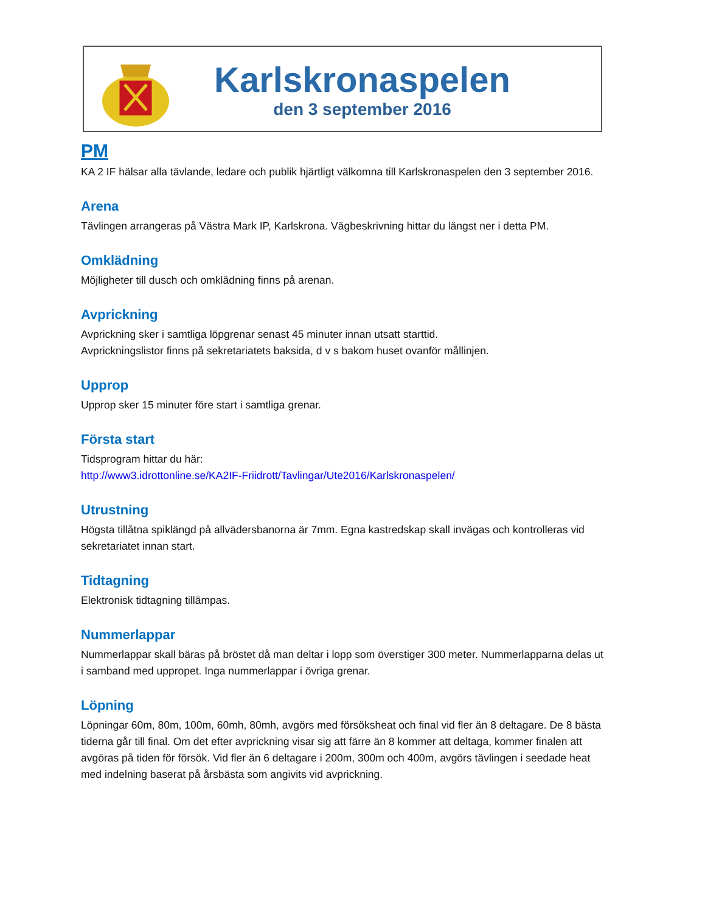Karlskronaspelen
den 3 september 2016
PM
KA 2 IF hälsar alla tävlande, ledare och publik hjärtligt välkomna till Karlskronaspelen den 3 september 2016.
Arena
Tävlingen arrangeras på Västra Mark IP, Karlskrona. Vägbeskrivning hittar du längst ner i detta PM.
Omklädning
Möjligheter till dusch och omklädning finns på arenan.
Avprickning
Avprickning sker i samtliga löpgrenar senast 45 minuter innan utsatt starttid.
Avprickningslistor finns på sekretariatets baksida, d v s bakom huset ovanför mållinjen.
Upprop
Upprop sker 15 minuter före start i samtliga grenar.
Första start
Tidsprogram hittar du här:
http://www3.idrottonline.se/KA2IF-Friidrott/Tavlingar/Ute2016/Karlskronaspelen/
Utrustning
Högsta tillåtna spiklängd på allvädersbanorna är 7mm. Egna kastredskap skall invägas och kontrolleras vid sekretariatet innan start.
Tidtagning
Elektronisk tidtagning tillämpas.
Nummerlappar
Nummerlappar skall bäras på bröstet då man deltar i lopp som överstiger 300 meter. Nummerlapparna delas ut i samband med uppropet. Inga nummerlappar i övriga grenar.
Löpning
Löpningar 60m, 80m, 100m, 60mh, 80mh, avgörs med försöksheat och final vid fler än 8 deltagare. De 8 bästa tiderna går till final. Om det efter avprickning visar sig att färre än 8 kommer att deltaga, kommer finalen att avgöras på tiden för försök. Vid fler än 6 deltagare i 200m, 300m och 400m, avgörs tävlingen i seedade heat med indelning baserat på årsbästa som angivits vid avprickning.